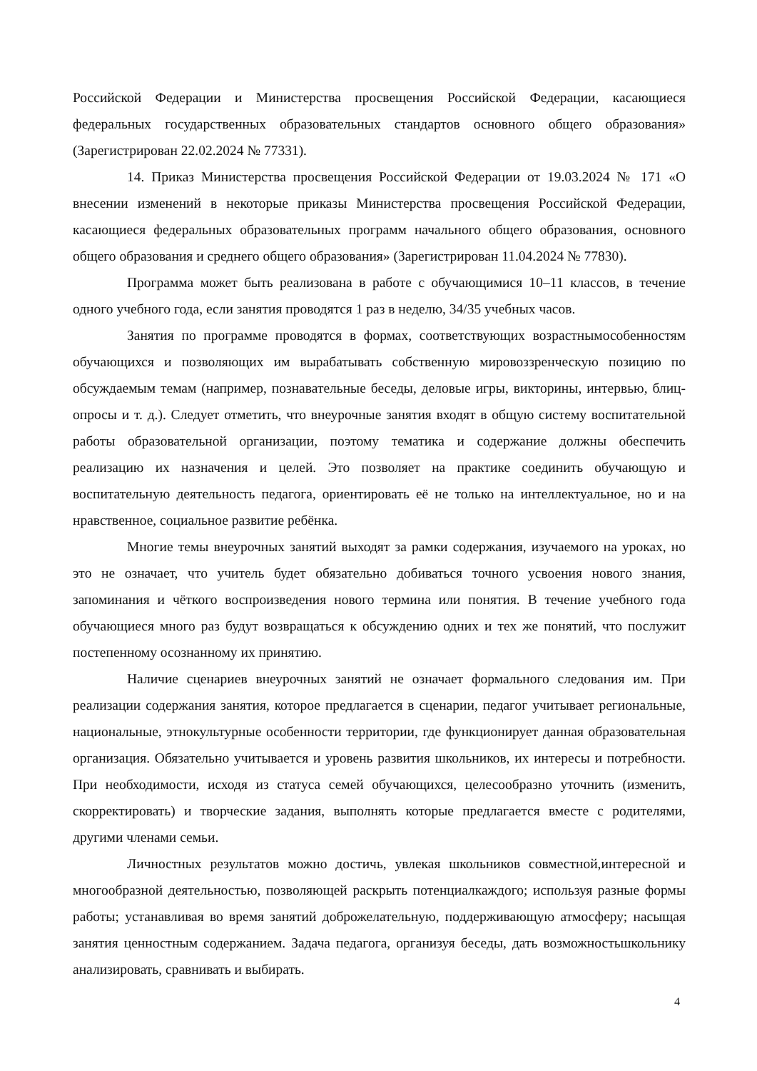Российской Федерации и Министерства просвещения Российской Федерации, касающиеся федеральных государственных образовательных стандартов основного общего образования» (Зарегистрирован 22.02.2024 № 77331).
14. Приказ Министерства просвещения Российской Федерации от 19.03.2024 № 171 «О внесении изменений в некоторые приказы Министерства просвещения Российской Федерации, касающиеся федеральных образовательных программ начального общего образования, основного общего образования и среднего общего образования» (Зарегистрирован 11.04.2024 № 77830).
Программа может быть реализована в работе с обучающимися 10–11 классов, в течение одного учебного года, если занятия проводятся 1 раз в неделю, 34/35 учебных часов.
Занятия по программе проводятся в формах, соответствующих возрастнымособенностям обучающихся и позволяющих им вырабатывать собственную мировоззренческую позицию по обсуждаемым темам (например, познавательные беседы, деловые игры, викторины, интервью, блиц-опросы и т. д.). Следует отметить, что внеурочные занятия входят в общую систему воспитательной работы образовательной организации, поэтому тематика и содержание должны обеспечить реализацию их назначения и целей. Это позволяет на практике соединить обучающую и воспитательную деятельность педагога, ориентировать её не только на интеллектуальное, но и на нравственное, социальное развитие ребёнка.
Многие темы внеурочных занятий выходят за рамки содержания, изучаемого на уроках, но это не означает, что учитель будет обязательно добиваться точного усвоения нового знания, запоминания и чёткого воспроизведения нового термина или понятия. В течение учебного года обучающиеся много раз будут возвращаться к обсуждению одних и тех же понятий, что послужит постепенному осознанному их принятию.
Наличие сценариев внеурочных занятий не означает формального следования им. При реализации содержания занятия, которое предлагается в сценарии, педагог учитывает региональные, национальные, этнокультурные особенности территории, где функционирует данная образовательная организация. Обязательно учитывается и уровень развития школьников, их интересы и потребности. При необходимости, исходя из статуса семей обучающихся, целесообразно уточнить (изменить, скорректировать) и творческие задания, выполнять которые предлагается вместе с родителями, другими членами семьи.
Личностных результатов можно достичь, увлекая школьников совместной,интересной и многообразной деятельностью, позволяющей раскрыть потенциалкаждого; используя разные формы работы; устанавливая во время занятий доброжелательную, поддерживающую атмосферу; насыщая занятия ценностным содержанием. Задача педагога, организуя беседы, дать возможностьшкольнику анализировать, сравнивать и выбирать.
4